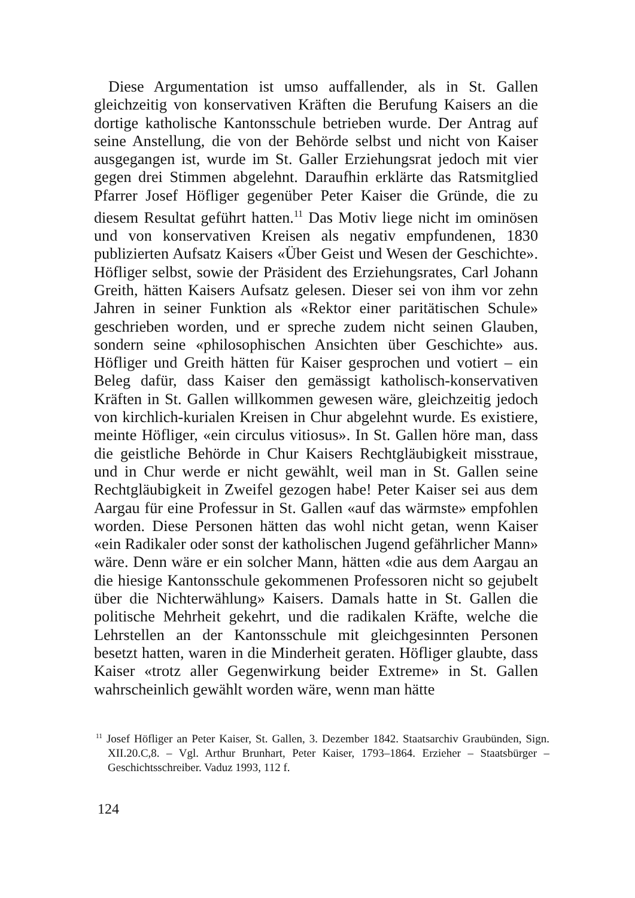Diese Argumentation ist umso auffallender, als in St. Gallen gleichzeitig von konservativen Kräften die Berufung Kaisers an die dortige katholische Kantonsschule betrieben wurde. Der Antrag auf seine Anstellung, die von der Behörde selbst und nicht von Kaiser ausgegangen ist, wurde im St. Galler Erziehungsrat jedoch mit vier gegen drei Stimmen abgelehnt. Daraufhin erklärte das Ratsmitglied Pfarrer Josef Höfliger gegenüber Peter Kaiser die Gründe, die zu diesem Resultat geführt hatten.<sup>11</sup> Das Motiv liege nicht im ominösen und von konservativen Kreisen als negativ empfundenen, 1830 publizierten Aufsatz Kaisers «Über Geist und Wesen der Geschichte». Höfliger selbst, sowie der Präsident des Erziehungsrates, Carl Johann Greith, hätten Kaisers Aufsatz gelesen. Dieser sei von ihm vor zehn Jahren in seiner Funktion als «Rektor einer paritätischen Schule» geschrieben worden, und er spreche zudem nicht seinen Glauben, sondern seine «philosophischen Ansichten über Geschichte» aus. Höfliger und Greith hätten für Kaiser gesprochen und votiert – ein Beleg dafür, dass Kaiser den gemässigt katholisch-konservativen Kräften in St. Gallen willkommen gewesen wäre, gleichzeitig jedoch von kirchlich-kurialen Kreisen in Chur abgelehnt wurde. Es existiere, meinte Höfliger, «ein circulus vitiosus». In St. Gallen höre man, dass die geistliche Behörde in Chur Kaisers Rechtgläubigkeit misstraue, und in Chur werde er nicht gewählt, weil man in St. Gallen seine Rechtgläubigkeit in Zweifel gezogen habe! Peter Kaiser sei aus dem Aargau für eine Professur in St. Gallen «auf das wärmste» empfohlen worden. Diese Personen hätten das wohl nicht getan, wenn Kaiser «ein Radikaler oder sonst der katholischen Jugend gefährlicher Mann» wäre. Denn wäre er ein solcher Mann, hätten «die aus dem Aargau an die hiesige Kantonsschule gekommenen Professoren nicht so gejubelt über die Nichterwählung» Kaisers. Damals hatte in St. Gallen die politische Mehrheit gekehrt, und die radikalen Kräfte, welche die Lehrstellen an der Kantonsschule mit gleichgesinnten Personen besetzt hatten, waren in die Minderheit geraten. Höfliger glaubte, dass Kaiser «trotz aller Gegenwirkung beider Extreme» in St. Gallen wahrscheinlich gewählt worden wäre, wenn man hätte
<sup>11</sup> Josef Höfliger an Peter Kaiser, St. Gallen, 3. Dezember 1842. Staatsarchiv Graubünden, Sign. XII.20.C,8. – Vgl. Arthur Brunhart, Peter Kaiser, 1793–1864. Erzieher – Staatsbürger – Geschichtsschreiber. Vaduz 1993, 112 f.
124